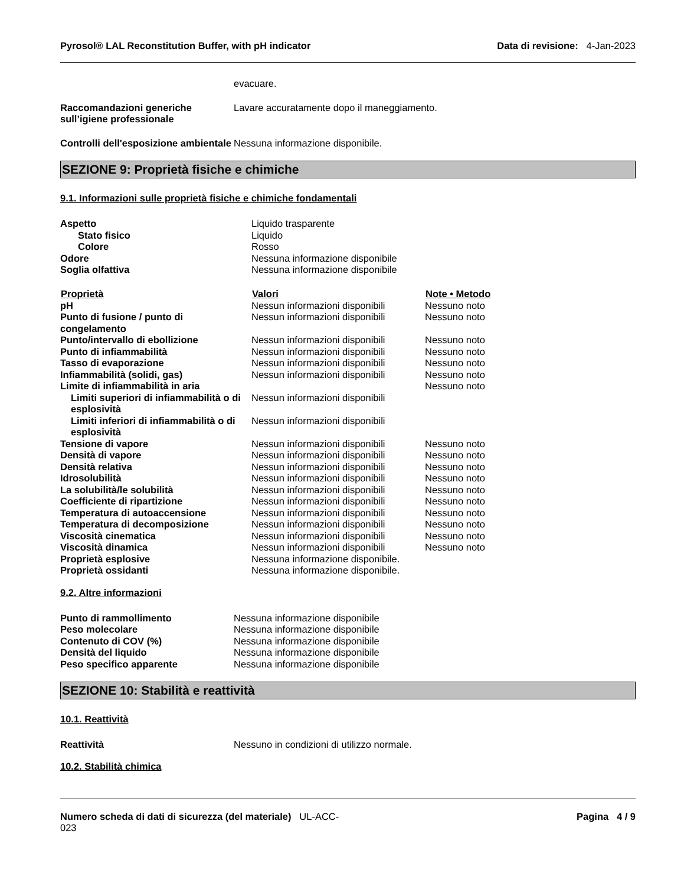Pyrosol® LAL Reconstitution Buffer, with pH indicator Data di revisione: 4-Jan-2023
evacuare.
Raccomandazioni generiche sull’igiene professionale
Lavare accuratamente dopo il maneggiamento.
Controlli dell'esposizione ambientale
Nessuna informazione disponibile.
SEZIONE 9: Proprietà fisiche e chimiche
9.1. Informazioni sulle proprietà fisiche e chimiche fondamentali
| Aspetto | Liquido trasparente | |
| Stato fisico | Liquido | |
| Colore | Rosso | |
| Odore | Nessuna informazione disponibile | |
| Soglia olfattiva | Nessuna informazione disponibile | |
| Proprietà | Valori | Note • Metodo |
| pH | Nessun informazioni disponibili | Nessuno noto |
| Punto di fusione / punto di congelamento | Nessun informazioni disponibili | Nessuno noto |
| Punto/intervallo di ebollizione | Nessun informazioni disponibili | Nessuno noto |
| Punto di infiammabilità | Nessun informazioni disponibili | Nessuno noto |
| Tasso di evaporazione | Nessun informazioni disponibili | Nessuno noto |
| Infiammabilità (solidi, gas) | Nessun informazioni disponibili | Nessuno noto |
| Limite di infiammabilità in aria | | Nessuno noto |
| Limiti superiori di infiammabilità o di esplosività | Nessun informazioni disponibili | |
| Limiti inferiori di infiammabilità o di esplosività | Nessun informazioni disponibili | |
| Tensione di vapore | Nessun informazioni disponibili | Nessuno noto |
| Densità di vapore | Nessun informazioni disponibili | Nessuno noto |
| Densità relativa | Nessun informazioni disponibili | Nessuno noto |
| Idrosolubilità | Nessun informazioni disponibili | Nessuno noto |
| La solubilità/le solubilità | Nessun informazioni disponibili | Nessuno noto |
| Coefficiente di ripartizione | Nessun informazioni disponibili | Nessuno noto |
| Temperatura di autoaccensione | Nessun informazioni disponibili | Nessuno noto |
| Temperatura di decomposizione | Nessun informazioni disponibili | Nessuno noto |
| Viscosità cinematica | Nessun informazioni disponibili | Nessuno noto |
| Viscosità dinamica | Nessun informazioni disponibili | Nessuno noto |
| Proprietà esplosive | Nessuna informazione disponibile. | |
| Proprietà ossidanti | Nessuna informazione disponibile. | |
9.2. Altre informazioni
| Punto di rammollimento | Nessuna informazione disponibile |
| Peso molecolare | Nessuna informazione disponibile |
| Contenuto di COV (%) | Nessuna informazione disponibile |
| Densità del liquido | Nessuna informazione disponibile |
| Peso specifico apparente | Nessuna informazione disponibile |
SEZIONE 10: Stabilità e reattività
10.1. Reattività
Reattività Nessuno in condizioni di utilizzo normale.
10.2. Stabilità chimica
Numero scheda di dati di sicurezza (del materiale) UL-ACC-
023
Pagina 4 / 9